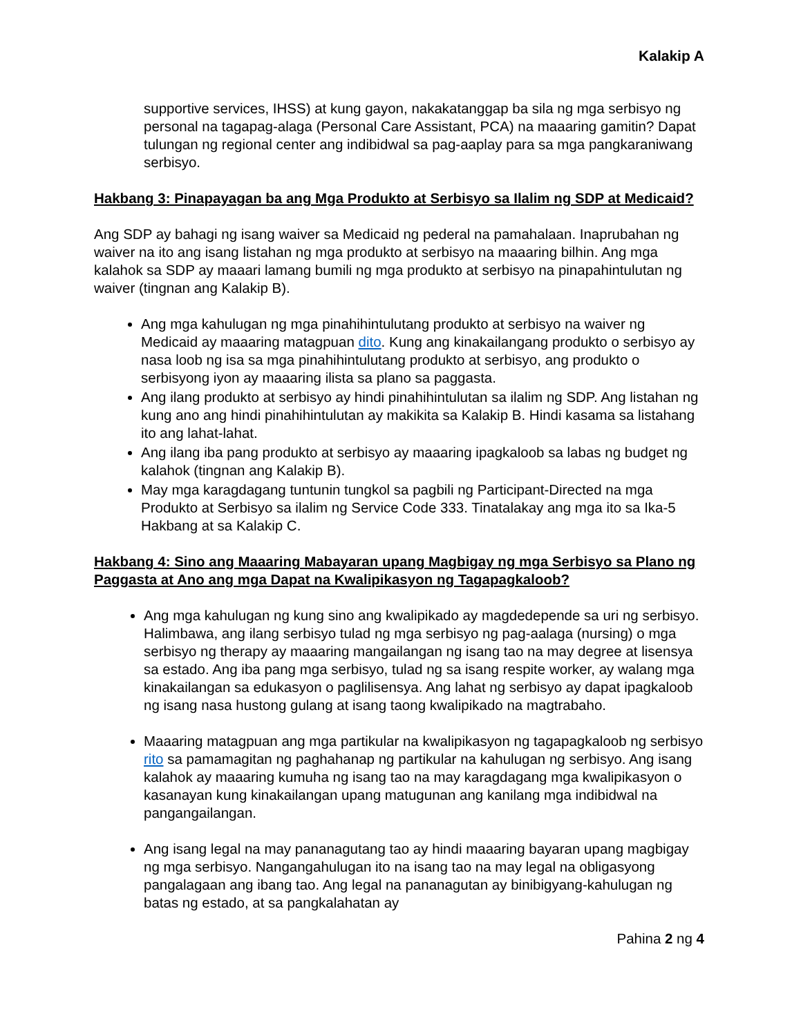Kalakip A
supportive services, IHSS) at kung gayon, nakakatanggap ba sila ng mga serbisyo ng personal na tagapag-alaga (Personal Care Assistant, PCA) na maaaring gamitin? Dapat tulungan ng regional center ang indibidwal sa pag-aaplay para sa mga pangkaraniwang serbisyo.
Hakbang 3: Pinapayagan ba ang Mga Produkto at Serbisyo sa Ilalim ng SDP at Medicaid?
Ang SDP ay bahagi ng isang waiver sa Medicaid ng pederal na pamahalaan. Inaprubahan ng waiver na ito ang isang listahan ng mga produkto at serbisyo na maaaring bilhin. Ang mga kalahok sa SDP ay maaari lamang bumili ng mga produkto at serbisyo na pinapahintulutan ng waiver (tingnan ang Kalakip B).
Ang mga kahulugan ng mga pinahihintulutang produkto at serbisyo na waiver ng Medicaid ay maaaring matagpuan dito. Kung ang kinakailangang produkto o serbisyo ay nasa loob ng isa sa mga pinahihintulutang produkto at serbisyo, ang produkto o serbisyong iyon ay maaaring ilista sa plano sa paggasta.
Ang ilang produkto at serbisyo ay hindi pinahihintulutan sa ilalim ng SDP. Ang listahan ng kung ano ang hindi pinahihintulutan ay makikita sa Kalakip B. Hindi kasama sa listahang ito ang lahat-lahat.
Ang ilang iba pang produkto at serbisyo ay maaaring ipagkaloob sa labas ng budget ng kalahok (tingnan ang Kalakip B).
May mga karagdagang tuntunin tungkol sa pagbili ng Participant-Directed na mga Produkto at Serbisyo sa ilalim ng Service Code 333. Tinatalakay ang mga ito sa Ika-5 Hakbang at sa Kalakip C.
Hakbang 4: Sino ang Maaaring Mabayaran upang Magbigay ng mga Serbisyo sa Plano ng Paggasta at Ano ang mga Dapat na Kwalipikasyon ng Tagapagkaloob?
Ang mga kahulugan ng kung sino ang kwalipikado ay magdedepende sa uri ng serbisyo. Halimbawa, ang ilang serbisyo tulad ng mga serbisyo ng pag-aalaga (nursing) o mga serbisyo ng therapy ay maaaring mangailangan ng isang tao na may degree at lisensya sa estado. Ang iba pang mga serbisyo, tulad ng sa isang respite worker, ay walang mga kinakailangan sa edukasyon o paglilisensya. Ang lahat ng serbisyo ay dapat ipagkaloob ng isang nasa hustong gulang at isang taong kwalipikado na magtrabaho.
Maaaring matagpuan ang mga partikular na kwalipikasyon ng tagapagkaloob ng serbisyo rito sa pamamagitan ng paghahanap ng partikular na kahulugan ng serbisyo. Ang isang kalahok ay maaaring kumuha ng isang tao na may karagdagang mga kwalipikasyon o kasanayan kung kinakailangan upang matugunan ang kanilang mga indibidwal na pangangailangan.
Ang isang legal na may pananagutang tao ay hindi maaaring bayaran upang magbigay ng mga serbisyo. Nangangahulugan ito na isang tao na may legal na obligasyong pangalagaan ang ibang tao. Ang legal na pananagutan ay binibigyang-kahulugan ng batas ng estado, at sa pangkalahatan ay
Pahina 2 ng 4